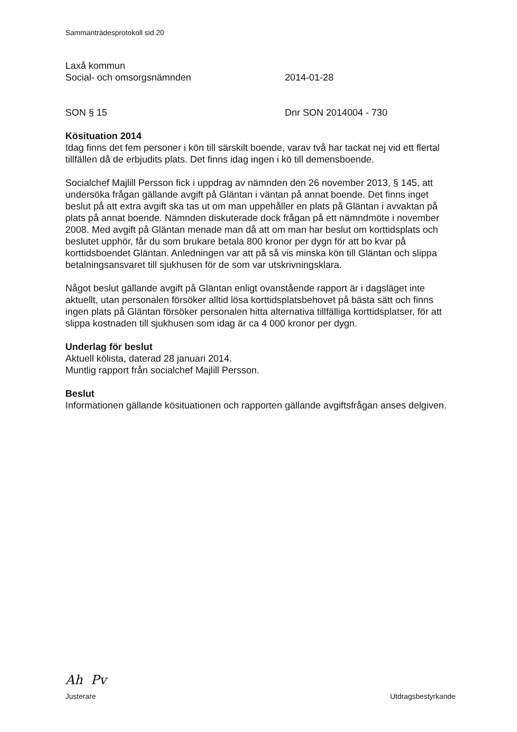Sammanträdesprotokoll sid 20
Laxå kommun
Social- och omsorgsnämnden 2014-01-28
SON § 15 Dnr SON 2014004 - 730
Kösituation 2014
Idag finns det fem personer i kön till särskilt boende, varav två har tackat nej vid ett flertal tillfällen då de erbjudits plats. Det finns idag ingen i kö till demensboende.
Socialchef Majlill Persson fick i uppdrag av nämnden den 26 november 2013, § 145, att undersöka frågan gällande avgift på Gläntan i väntan på annat boende. Det finns inget beslut på att extra avgift ska tas ut om man uppehåller en plats på Gläntan i avvaktan på plats på annat boende. Nämnden diskuterade dock frågan på ett nämndmöte i november 2008. Med avgift på Gläntan menade man då att om man har beslut om korttidsplats och beslutet upphör, får du som brukare betala 800 kronor per dygn för att bo kvar på korttidsboendet Gläntan. Anledningen var att på så vis minska kön till Gläntan och slippa betalningsansvaret till sjukhusen för de som var utskrivningsklara.
Något beslut gällande avgift på Gläntan enligt ovanstående rapport är i dagsläget inte aktuellt, utan personalen försöker alltid lösa korttidsplatsbehovet på bästa sätt och finns ingen plats på Gläntan försöker personalen hitta alternativa tillfälliga korttidsplatser, för att slippa kostnaden till sjukhusen som idag är ca 4 000 kronor per dygn.
Underlag för beslut
Aktuell kölista, daterad 28 januari 2014.
Muntlig rapport från socialchef Majlill Persson.
Beslut
Informationen gällande kösituationen och rapporten gällande avgiftsfrågan anses delgiven.
Ah Pv
Justerare Utdragsbestyrkande